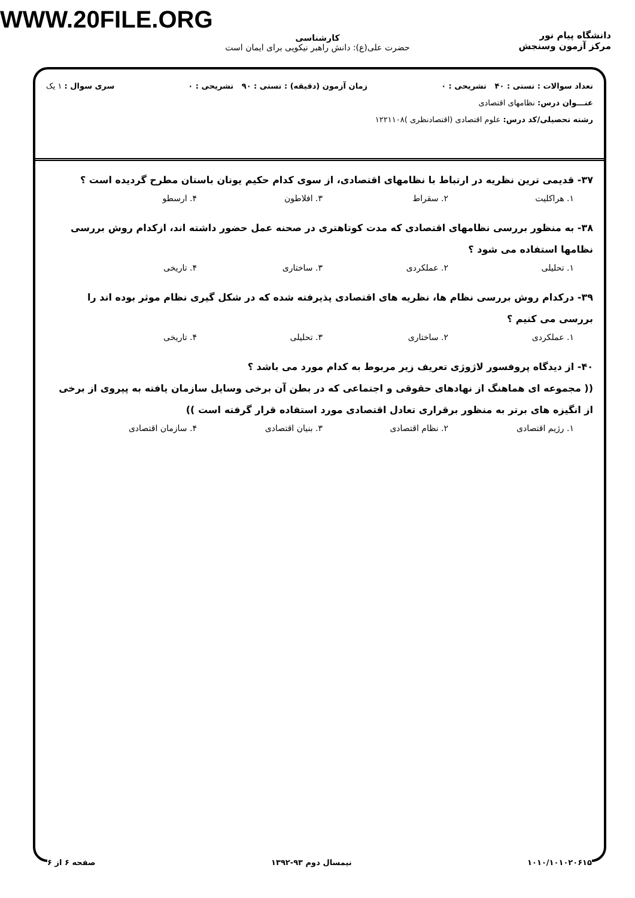WWW.20FILE.ORG
دانشگاه پیام نور
مرکز آزمون وسنجش
کارشناسی
حضرت علی(ع): دانش راهبر نیکویی برای ایمان است
تعداد سوالات : تستی : ۴۰ تشریحی : ۰ زمان آزمون (دقیقه) : تستی : ۹۰ تشریحی : ۰ سری سوال : ۱ یک
عنـــوان درس: نظامهای اقتصادی
رشته تحصیلی/کد درس: علوم اقتصادی (اقتصادنظری )۱۲۲۱۱۰۸
۳۷- قدیمی ترین نظریه در ارتباط با نظامهای اقتصادی، از سوی کدام حکیم یونان باستان مطرح گردیده است ؟
۱. هراکلیت ۲. سقراط ۳. افلاطون ۴. ارسطو
۳۸- به منظور بررسی نظامهای اقتصادی که مدت کوتاهتری در صحنه عمل حضور داشته اند، ازکدام روش بررسی نظامها استفاده می شود ؟
۱. تحلیلی ۲. عملکردی ۳. ساختاری ۴. تاریخی
۳۹- درکدام روش بررسی نظام ها، نظریه های اقتصادی پذیرفته شده که در شکل گیری نظام موثر بوده اند را بررسی می کنیم ؟
۱. عملکردی ۲. ساختاری ۳. تحلیلی ۴. تاریخی
۴۰- از دیدگاه پروفسور لاژوژی تعریف زیر مربوط به کدام مورد می باشد ؟
(( مجموعه ای هماهنگ از نهادهای حقوقی و اجتماعی که در بطن آن برخی وسایل سازمان یافته به پیروی از برخی از انگیزه های برتر به منظور برقراری تعادل اقتصادی مورد استفاده قرار گرفته است ))
۱. رژیم اقتصادی ۲. نظام اقتصادی ۳. بنیان اقتصادی ۴. سازمان اقتصادی
۱۰۱۰/۱۰۱۰۲۰۶۱۵ نیمسال دوم ۹۳-۱۳۹۲ صفحه ۶ از ۶